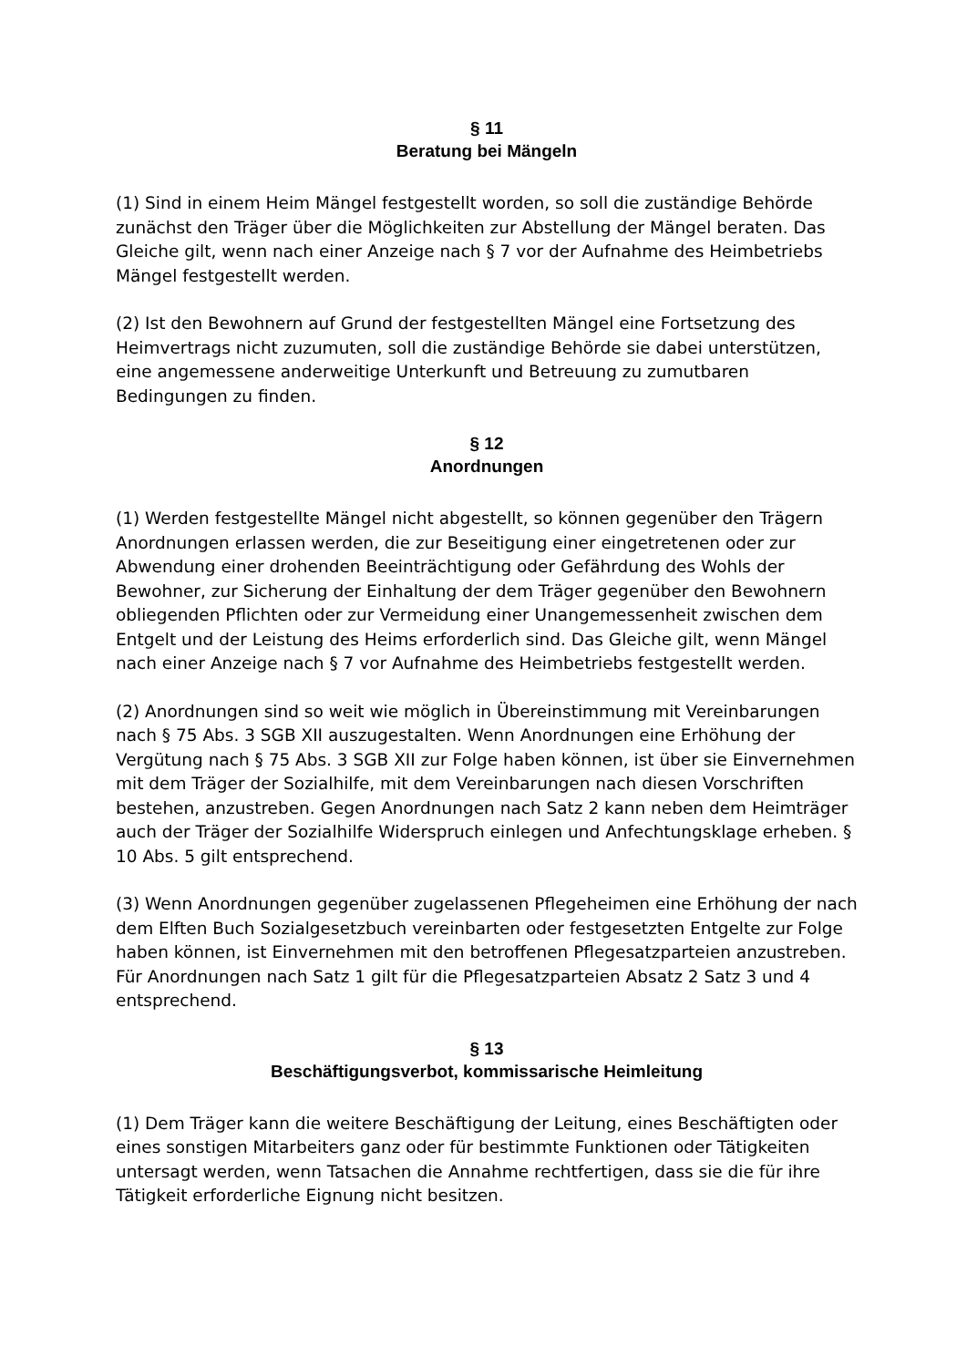§ 11
Beratung bei Mängeln
(1) Sind in einem Heim Mängel festgestellt worden, so soll die zuständige Behörde zunächst den Träger über die Möglichkeiten zur Abstellung der Mängel beraten. Das Gleiche gilt, wenn nach einer Anzeige nach § 7 vor der Aufnahme des Heimbetriebs Mängel festgestellt werden.
(2) Ist den Bewohnern auf Grund der festgestellten Mängel eine Fortsetzung des Heimvertrags nicht zuzumuten, soll die zuständige Behörde sie dabei unterstützen, eine angemessene anderweitige Unterkunft und Betreuung zu zumutbaren Bedingungen zu finden.
§ 12
Anordnungen
(1) Werden festgestellte Mängel nicht abgestellt, so können gegenüber den Trägern Anordnungen erlassen werden, die zur Beseitigung einer eingetretenen oder zur Abwendung einer drohenden Beeinträchtigung oder Gefährdung des Wohls der Bewohner, zur Sicherung der Einhaltung der dem Träger gegenüber den Bewohnern obliegenden Pflichten oder zur Vermeidung einer Unangemessenheit zwischen dem Entgelt und der Leistung des Heims erforderlich sind. Das Gleiche gilt, wenn Mängel nach einer Anzeige nach § 7 vor Aufnahme des Heimbetriebs festgestellt werden.
(2) Anordnungen sind so weit wie möglich in Übereinstimmung mit Vereinbarungen nach § 75 Abs. 3 SGB XII auszugestalten. Wenn Anordnungen eine Erhöhung der Vergütung nach § 75 Abs. 3 SGB XII zur Folge haben können, ist über sie Einvernehmen mit dem Träger der Sozialhilfe, mit dem Vereinbarungen nach diesen Vorschriften bestehen, anzustreben. Gegen Anordnungen nach Satz 2 kann neben dem Heimträger auch der Träger der Sozialhilfe Widerspruch einlegen und Anfechtungsklage erheben. § 10 Abs. 5 gilt entsprechend.
(3) Wenn Anordnungen gegenüber zugelassenen Pflegeheimen eine Erhöhung der nach dem Elften Buch Sozialgesetzbuch vereinbarten oder festgesetzten Entgelte zur Folge haben können, ist Einvernehmen mit den betroffenen Pflegesatzparteien anzustreben. Für Anordnungen nach Satz 1 gilt für die Pflegesatzparteien Absatz 2 Satz 3 und 4 entsprechend.
§ 13
Beschäftigungsverbot, kommissarische Heimleitung
(1) Dem Träger kann die weitere Beschäftigung der Leitung, eines Beschäftigten oder eines sonstigen Mitarbeiters ganz oder für bestimmte Funktionen oder Tätigkeiten untersagt werden, wenn Tatsachen die Annahme rechtfertigen, dass sie die für ihre Tätigkeit erforderliche Eignung nicht besitzen.